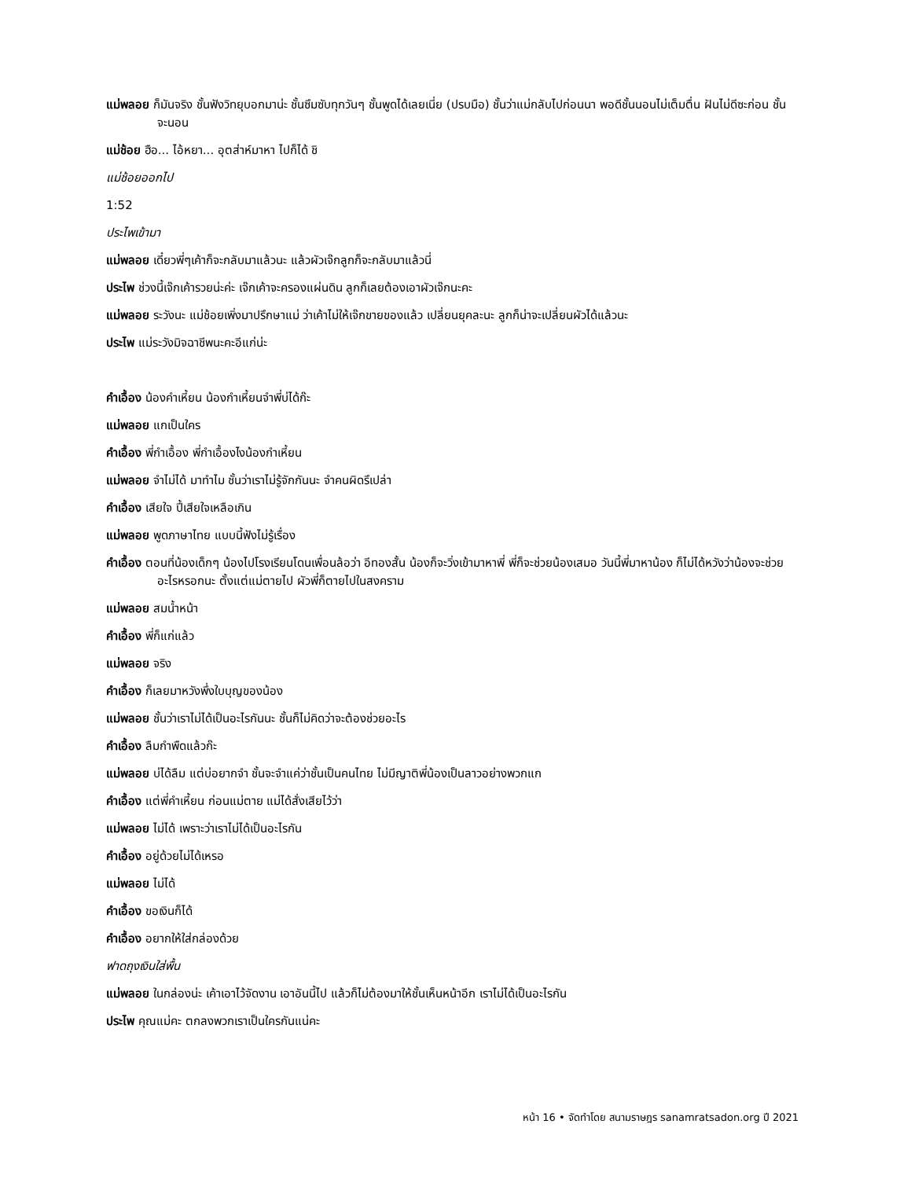แม่พลอย ก็มันจริง ชั้นฟังวิทยุบอกมาน่ะ ชั้นซึมซับทุกวันๆ ชั้นพูดได้เลยเนี่ย (ปรบมือ) ชั้นว่าแม่กลับไปก่อนนา พอดีชั้นนอนไม่เต็มตื่น ฝันไม่ดีซะก่อน ชั้นจะนอน
แม่ช้อย ฮือ... ไอ้หยา... อุตส่าห์มาหา ไปก็ได้ ชิ
แม่ช้อยออกไป
1:52
ประไพเข้ามา
แม่พลอย เดี๋ยวพี่ๆเค้าก็จะกลับมาแล้วนะ แล้วผัวเจ๊กลูกก็จะกลับมาแล้วนี่
ประไพ ช่วงนี้เจ๊กเค้ารวยน่ะค่ะ เจ๊กเค้าจะครองแผ่นดิน ลูกก็เลยต้องเอาผัวเจ๊กนะคะ
แม่พลอย ระวังนะ แม่ช้อยเพิ่งมาปรึกษาแม่ ว่าเค้าไม่ให้เจ๊กขายของแล้ว เปลี่ยนยุคละนะ ลูกก็น่าจะเปลี่ยนผัวได้แล้วนะ
ประไพ แม่ระวังมิจฉาชีพนะคะอีแก่น่ะ
คำเอื้อง น้องคำเหี้ยน น้องกำเหี้ยนจำพี่บ่ได้ก๊ะ
แม่พลอย แกเป็นใคร
คำเอื้อง พี่กำเอื้อง พี่กำเอื้องไงน้องกำเหี้ยน
แม่พลอย จำไม่ได้ มาทำไม ชั้นว่าเราไม่รู้จักกันนะ จำคนผิดรึเปล่า
คำเอื้อง เสียใจ ปี้เสียใจเหลือเกิน
แม่พลอย พูดภาษาไทย แบบนี้ฟังไม่รู้เรื่อง
คำเอื้อง ตอนที่น้องเด็กๆ น้องไปโรงเรียนโดนเพื่อนล้อว่า อีทองสั้น น้องก็จะวิ่งเข้ามาหาพี่ พี่ก็จะช่วยน้องเสมอ วันนี้พี่มาหาน้อง ก็ไม่ได้หวังว่าน้องจะช่วยอะไรหรอกนะ ตั้งแต่แม่ตายไป ผัวพี่ก็ตายไปในสงคราม
แม่พลอย สมน้ำหน้า
คำเอื้อง พี่ก็แก่แล้ว
แม่พลอย จริง
คำเอื้อง ก็เลยมาหวังพึ่งใบบุญของน้อง
แม่พลอย ชั้นว่าเราไม่ได้เป็นอะไรกันนะ ชั้นก็ไม่คิดว่าจะต้องช่วยอะไร
คำเอื้อง ลืมกำพืดแล้วก๊ะ
แม่พลอย บ่ได้ลืม แต่บ่อยากจำ ชั้นจะจำแค่ว่าชั้นเป็นคนไทย ไม่มีญาติพี่น้องเป็นลาวอย่างพวกแก
คำเอื้อง แต่พี่คำเหี้ยน ก่อนแม่ตาย แม่ได้สั่งเสียไว้ว่า
แม่พลอย ไม่ได้ เพราะว่าเราไม่ได้เป็นอะไรกัน
คำเอื้อง อยู่ด้วยไม่ได้เหรอ
แม่พลอย ไม่ได้
คำเอื้อง ขอเงินก็ได้
คำเอื้อง อยากให้ใส่กล่องด้วย
ฟาดถุงเงินใส่พื้น
แม่พลอย ในกล่องน่ะ เค้าเอาไว้จัดงาน เอาอันนี้ไป แล้วก็ไม่ต้องมาให้ชั้นเห็นหน้าอีก เราไม่ได้เป็นอะไรกัน
ประไพ คุณแม่คะ ตกลงพวกเราเป็นใครกันแน่คะ
หน้า 16 • จัดทำโดย สนามราษฎร sanamratsadon.org ปี 2021